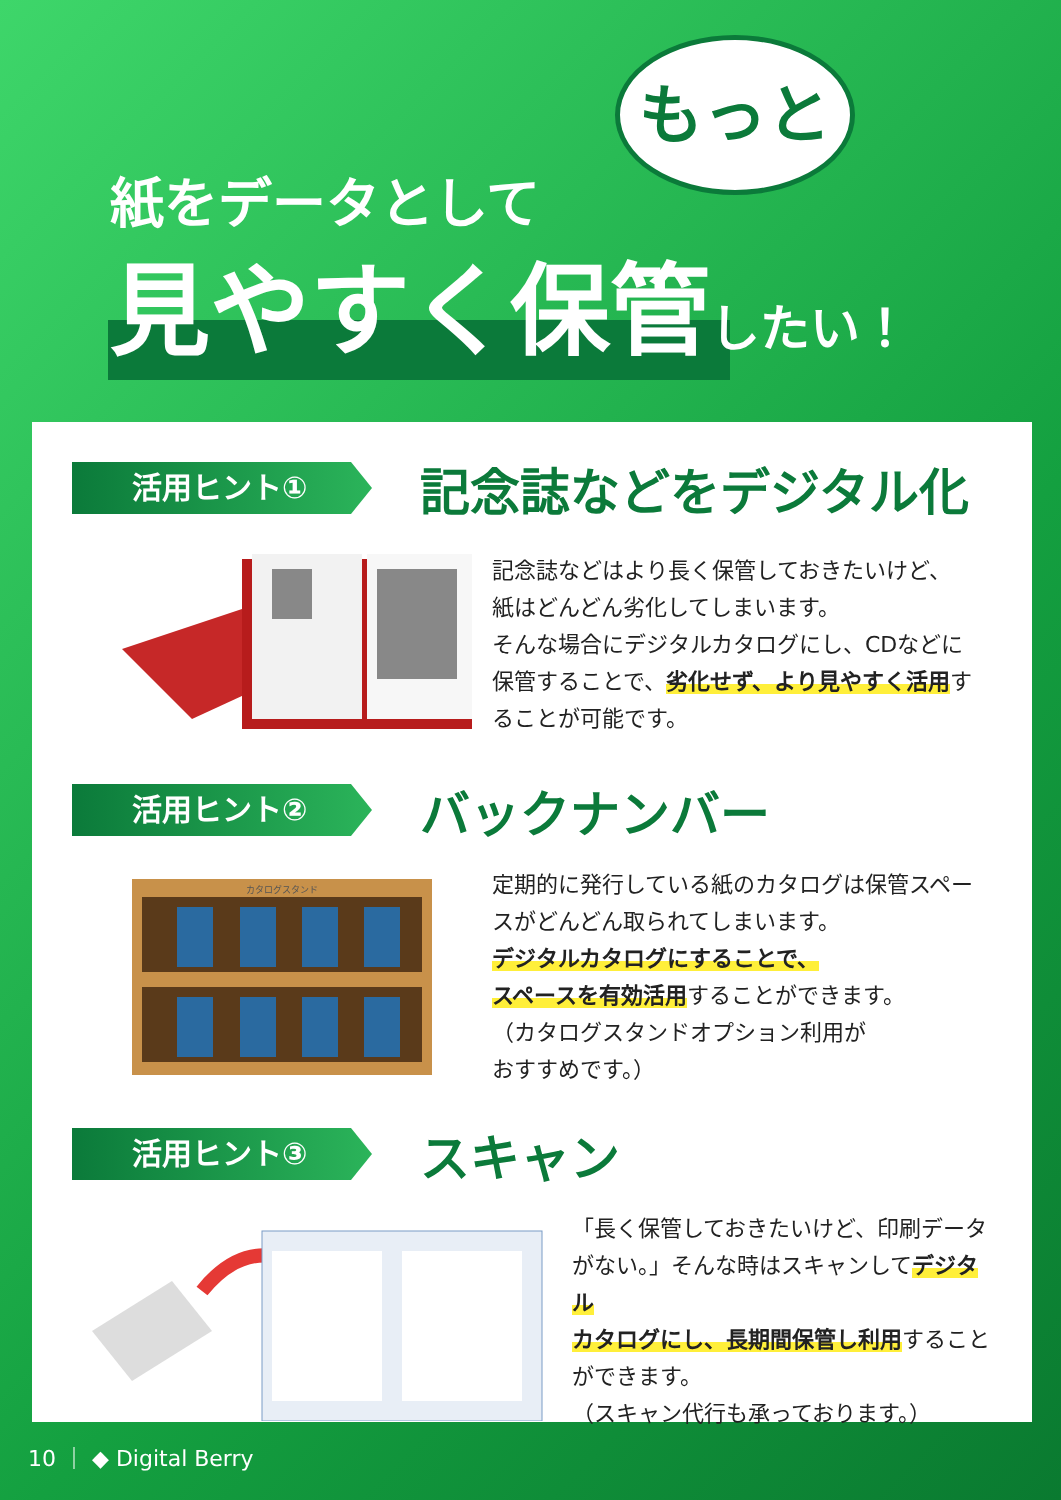紙をデータとして
見やすく保管したい！
もっと
活用ヒント①
記念誌などをデジタル化
記念誌などはより長く保管しておきたいけど、
紙はどんどん劣化してしまいます。
そんな場合にデジタルカタログにし、CDなどに
保管することで、劣化せず、より見やすく活用す
ることが可能です。
活用ヒント②
バックナンバー
カタログスタンド
定期的に発行している紙のカタログは保管スペー
スがどんどん取られてしまいます。
デジタルカタログにすることで、
スペースを有効活用することができます。
（カタログスタンドオプション利用が
おすすめです。）
活用ヒント③
スキャン
「長く保管しておきたいけど、印刷データ
がない。」そんな時はスキャンしてデジタル
カタログにし、長期間保管し利用すること
ができます。
（スキャン代行も承っております。）
10 ｜ ◆ Digital Berry